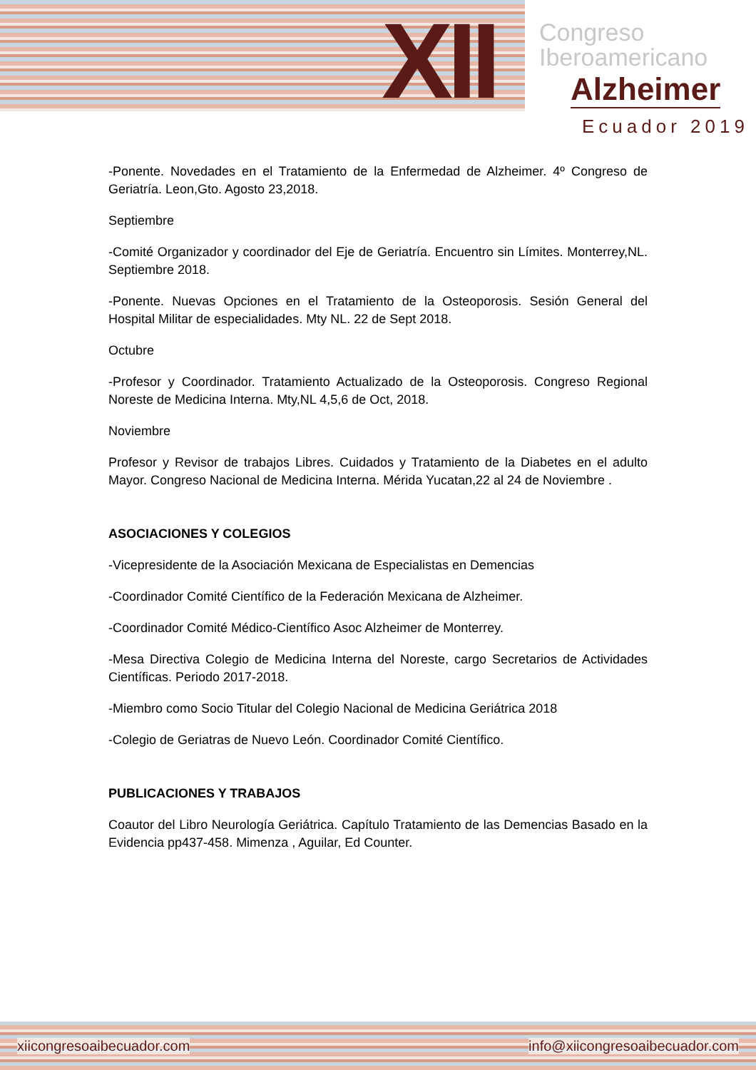XII
Congreso
Iberoamericano
Alzheimer
Ecuador 2019
-Ponente. Novedades en el Tratamiento de la Enfermedad de Alzheimer. 4º Congreso de Geriatría. Leon,Gto. Agosto 23,2018.
Septiembre
-Comité Organizador y coordinador del Eje de Geriatría. Encuentro sin Límites. Monterrey,NL. Septiembre 2018.
-Ponente. Nuevas Opciones en el Tratamiento de la Osteoporosis. Sesión General del Hospital Militar de especialidades. Mty NL. 22 de Sept 2018.
Octubre
-Profesor y Coordinador. Tratamiento Actualizado de la Osteoporosis. Congreso Regional Noreste de Medicina Interna. Mty,NL 4,5,6 de Oct, 2018.
Noviembre
Profesor y Revisor de trabajos Libres. Cuidados y Tratamiento de la Diabetes en el adulto Mayor. Congreso Nacional de Medicina Interna. Mérida Yucatan,22 al 24 de Noviembre .
ASOCIACIONES Y COLEGIOS
-Vicepresidente de la Asociación Mexicana de Especialistas en Demencias
-Coordinador Comité Científico de la Federación Mexicana de Alzheimer.
-Coordinador Comité Médico-Científico Asoc Alzheimer de Monterrey.
-Mesa Directiva Colegio de Medicina Interna del Noreste, cargo Secretarios de Actividades Científicas. Periodo 2017-2018.
-Miembro como Socio Titular del Colegio Nacional de Medicina Geriátrica 2018
-Colegio de Geriatras de Nuevo León. Coordinador Comité Científico.
PUBLICACIONES Y TRABAJOS
Coautor del Libro Neurología Geriátrica. Capítulo Tratamiento de las Demencias Basado en la Evidencia pp437-458. Mimenza , Aguilar, Ed Counter.
xiicongresoaibecuador.com info@xiicongresoaibecuador.com